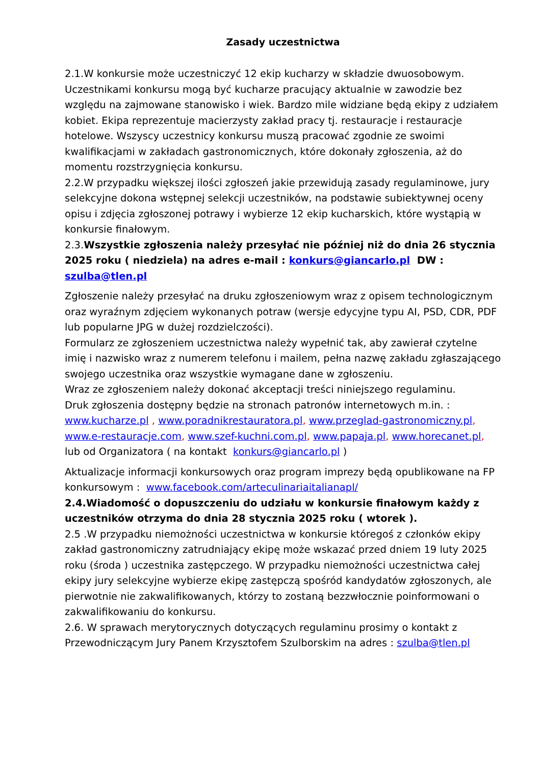Zasady uczestnictwa
2.1.W konkursie może uczestniczyć 12 ekip kucharzy w składzie dwuosobowym. Uczestnikami konkursu mogą być kucharze pracujący aktualnie w zawodzie bez względu na zajmowane stanowisko i wiek. Bardzo mile widziane będą ekipy z udziałem kobiet. Ekipa reprezentuje macierzysty zakład pracy tj. restauracje i restauracje hotelowe. Wszyscy uczestnicy konkursu muszą pracować zgodnie ze swoimi kwalifikacjami w zakładach gastronomicznych, które dokonały zgłoszenia, aż do momentu rozstrzygnięcia konkursu.
2.2.W przypadku większej ilości zgłoszeń jakie przewidują zasady regulaminowe, jury selekcyjne dokona wstępnej selekcji uczestników, na podstawie subiektywnej oceny opisu i zdjęcia zgłoszonej potrawy i wybierze 12 ekip kucharskich, które wystąpią w konkursie finałowym.
2.3.Wszystkie zgłoszenia należy przesyłać nie później niż do dnia 26 stycznia 2025 roku ( niedziela) na adres e-mail : konkurs@giancarlo.pl DW : szulba@tlen.pl
Zgłoszenie należy przesyłać na druku zgłoszeniowym wraz z opisem technologicznym oraz wyraźnym zdjęciem wykonanych potraw (wersje edycyjne typu AI, PSD, CDR, PDF lub popularne JPG w dużej rozdzielczości).
Formularz ze zgłoszeniem uczestnictwa należy wypełnić tak, aby zawierał czytelne imię i nazwisko wraz z numerem telefonu i mailem, pełna nazwę zakładu zgłaszającego swojego uczestnika oraz wszystkie wymagane dane w zgłoszeniu.
Wraz ze zgłoszeniem należy dokonać akceptacji treści niniejszego regulaminu.
Druk zgłoszenia dostępny będzie na stronach patronów internetowych m.in. : www.kucharze.pl , www.poradnikrestauratora.pl, www.przeglad-gastronomiczny.pl, www.e-restauracje.com, www.szef-kuchni.com.pl, www.papaja.pl, www.horecanet.pl, lub od Organizatora ( na kontakt konkurs@giancarlo.pl )
Aktualizacje informacji konkursowych oraz program imprezy będą opublikowane na FP konkursowym : www.facebook.com/arteculinariaitalianapl/
2.4.Wiadomość o dopuszczeniu do udziału w konkursie finałowym każdy z uczestników otrzyma do dnia 28 stycznia 2025 roku ( wtorek ).
2.5 .W przypadku niemożności uczestnictwa w konkursie któregoś z członków ekipy zakład gastronomiczny zatrudniający ekipę może wskazać przed dniem 19 luty 2025 roku (środa ) uczestnika zastępczego. W przypadku niemożności uczestnictwa całej ekipy jury selekcyjne wybierze ekipę zastępczą spośród kandydatów zgłoszonych, ale pierwotnie nie zakwalifikowanych, którzy to zostaną bezzwłocznie poinformowani o zakwalifikowaniu do konkursu.
2.6. W sprawach merytorycznych dotyczących regulaminu prosimy o kontakt z Przewodniczącym Jury Panem Krzysztofem Szulborskim na adres : szulba@tlen.pl